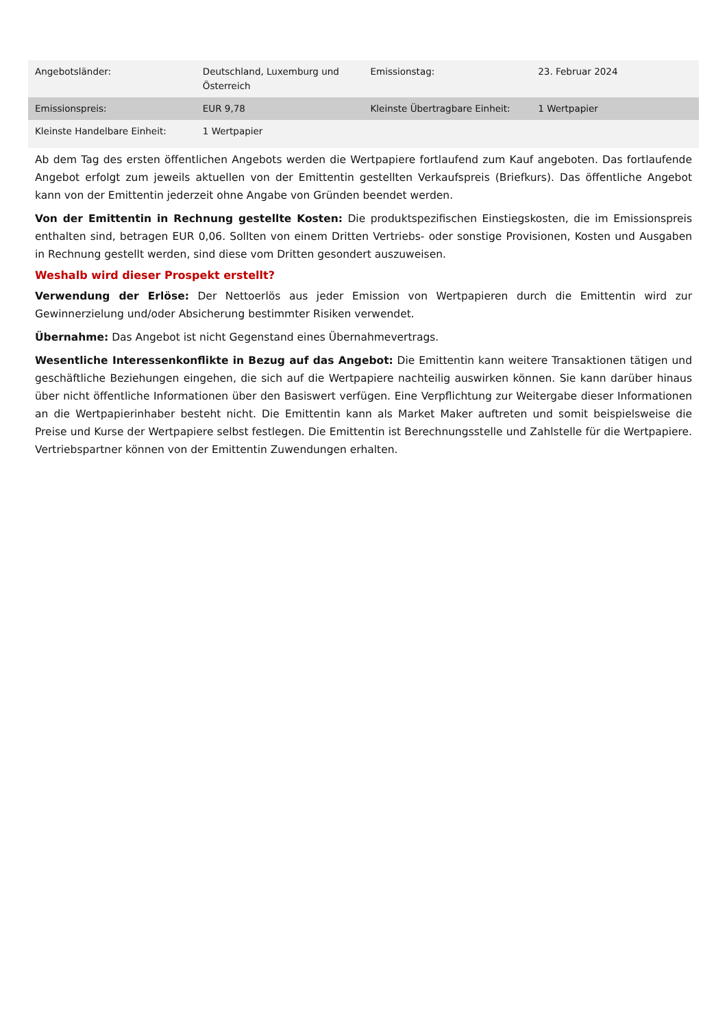| Angebotsländer: | Deutschland, Luxemburg und Österreich | Emissionstag: | 23. Februar 2024 |
| Emissionspreis: | EUR 9,78 | Kleinste Übertragbare Einheit: | 1 Wertpapier |
| Kleinste Handelbare Einheit: | 1 Wertpapier | | |
Ab dem Tag des ersten öffentlichen Angebots werden die Wertpapiere fortlaufend zum Kauf angeboten. Das fortlaufende Angebot erfolgt zum jeweils aktuellen von der Emittentin gestellten Verkaufspreis (Briefkurs). Das öffentliche Angebot kann von der Emittentin jederzeit ohne Angabe von Gründen beendet werden.
Von der Emittentin in Rechnung gestellte Kosten: Die produktspezifischen Einstiegskosten, die im Emissionspreis enthalten sind, betragen EUR 0,06. Sollten von einem Dritten Vertriebs- oder sonstige Provisionen, Kosten und Ausgaben in Rechnung gestellt werden, sind diese vom Dritten gesondert auszuweisen.
Weshalb wird dieser Prospekt erstellt?
Verwendung der Erlöse: Der Nettoerlös aus jeder Emission von Wertpapieren durch die Emittentin wird zur Gewinnerzielung und/oder Absicherung bestimmter Risiken verwendet.
Übernahme: Das Angebot ist nicht Gegenstand eines Übernahmevertrags.
Wesentliche Interessenkonflikte in Bezug auf das Angebot: Die Emittentin kann weitere Transaktionen tätigen und geschäftliche Beziehungen eingehen, die sich auf die Wertpapiere nachteilig auswirken können. Sie kann darüber hinaus über nicht öffentliche Informationen über den Basiswert verfügen. Eine Verpflichtung zur Weitergabe dieser Informationen an die Wertpapierinhaber besteht nicht. Die Emittentin kann als Market Maker auftreten und somit beispielsweise die Preise und Kurse der Wertpapiere selbst festlegen. Die Emittentin ist Berechnungsstelle und Zahlstelle für die Wertpapiere. Vertriebspartner können von der Emittentin Zuwendungen erhalten.